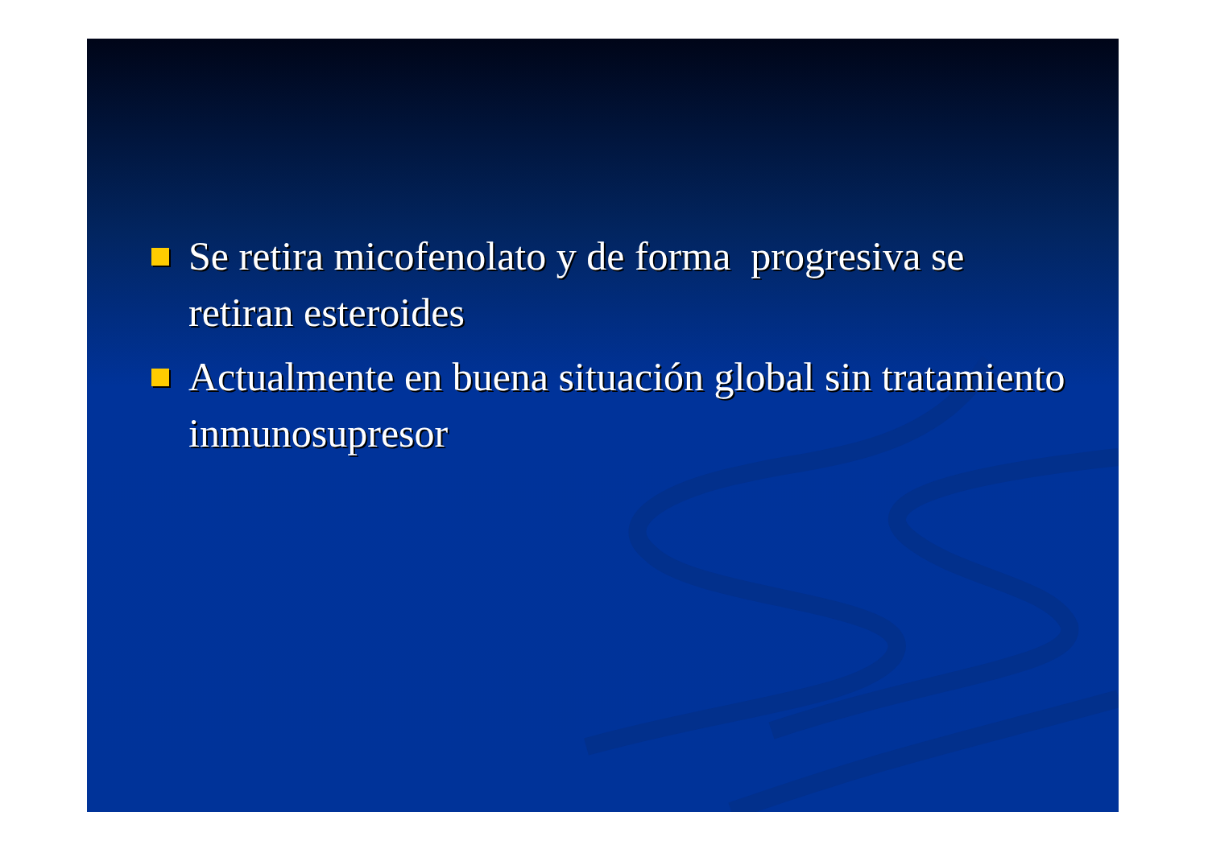Se retira micofenolato y de forma progresiva se retiran esteroides
Actualmente en buena situación global sin tratamiento inmunosupresor